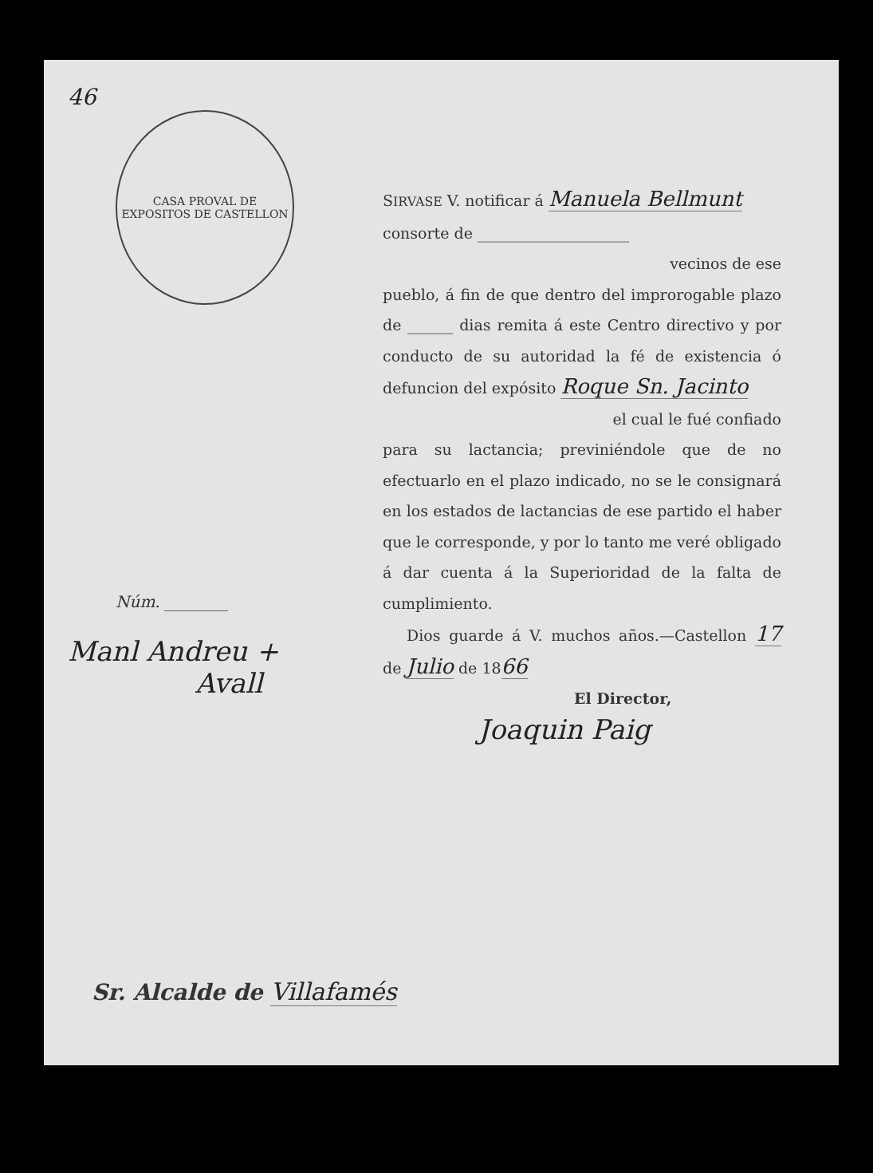46
CASA PROVAL DE EXPOSITOS DE CASTELLON
Núm. ________
Manl Andreu +
Avall
SIRVASE V. notificar á Manuela Bellmunt
consorte de ____________________
vecinos de ese
pueblo, á fin de que dentro del improrogable plazo de ______ dias remita á este Centro directivo y por conducto de su autoridad la fé de existencia ó defuncion del expósito Roque Sn. Jacinto
el cual le fué confiado
para su lactancia; previniéndole que de no efectuarlo en el plazo indicado, no se le consignará en los estados de lactancias de ese partido el haber que le corresponde, y por lo tanto me veré obligado á dar cuenta á la Superioridad de la falta de cumplimiento.
Dios guarde á V. muchos años.—Castellon 17 de Julio de 1866
El Director,
Joaquin Paig
Sr. Alcalde de Villafamés